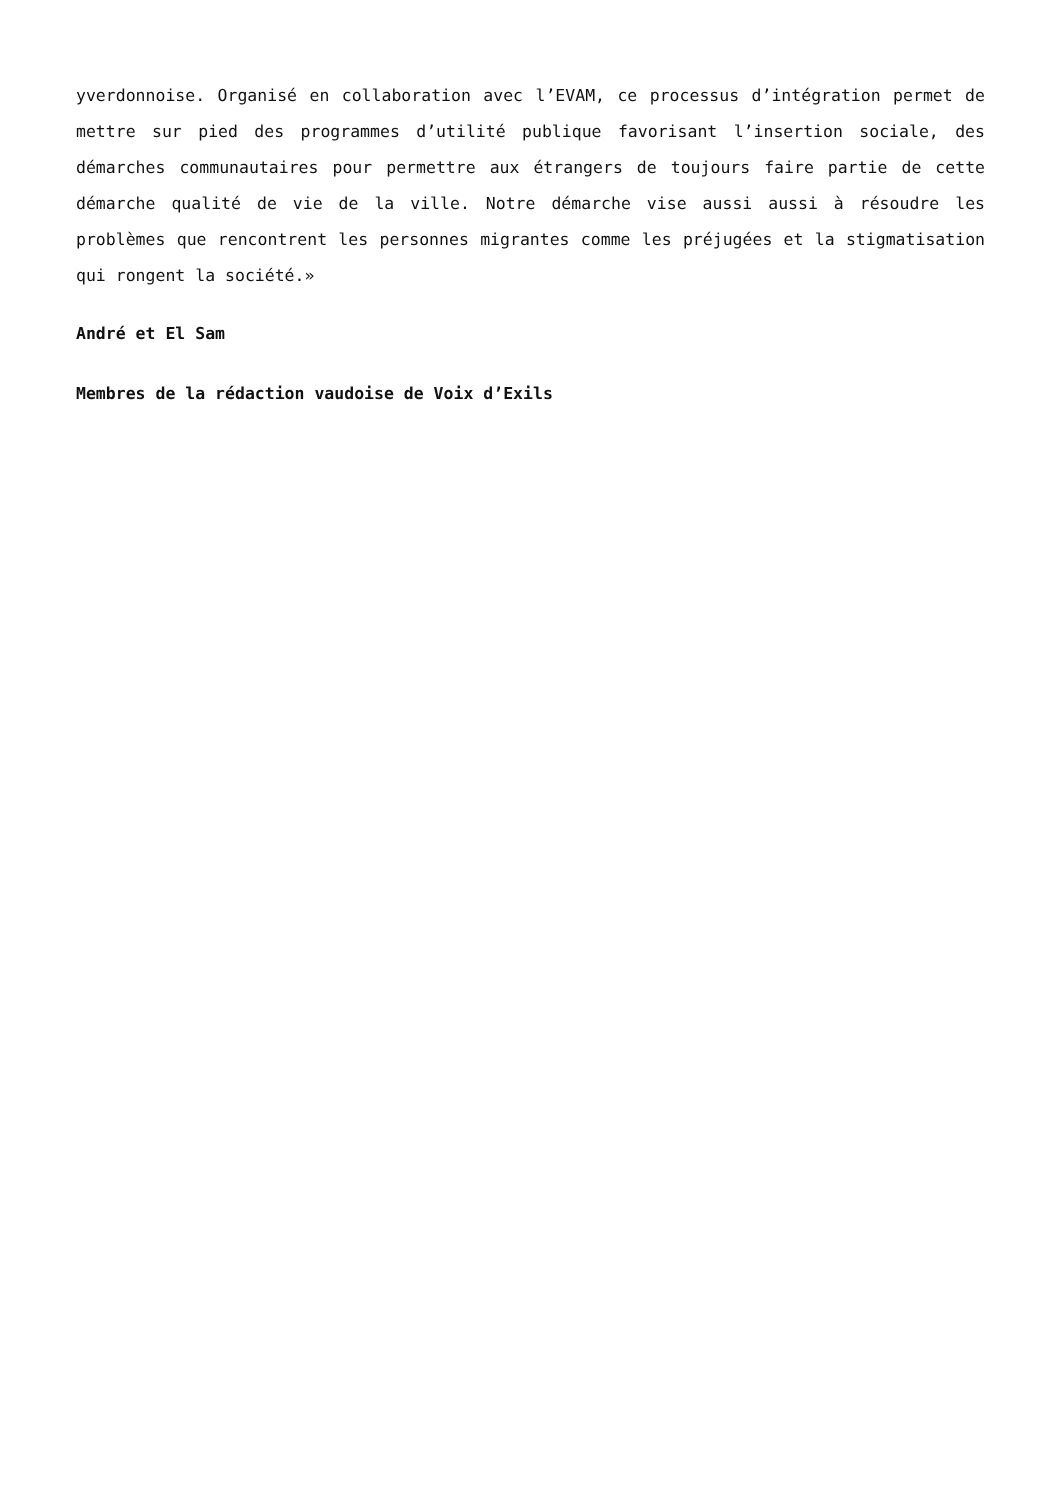yverdonnoise. Organisé en collaboration avec l’EVAM, ce processus d’intégration permet de mettre sur pied des programmes d’utilité publique favorisant l’insertion sociale, des démarches communautaires pour permettre aux étrangers de toujours faire partie de cette démarche qualité de vie de la ville. Notre démarche vise aussi aussi à résoudre les problèmes que rencontrent les personnes migrantes comme les préjugées et la stigmatisation qui rongent la société.»
André et El Sam
Membres de la rédaction vaudoise de Voix d’Exils